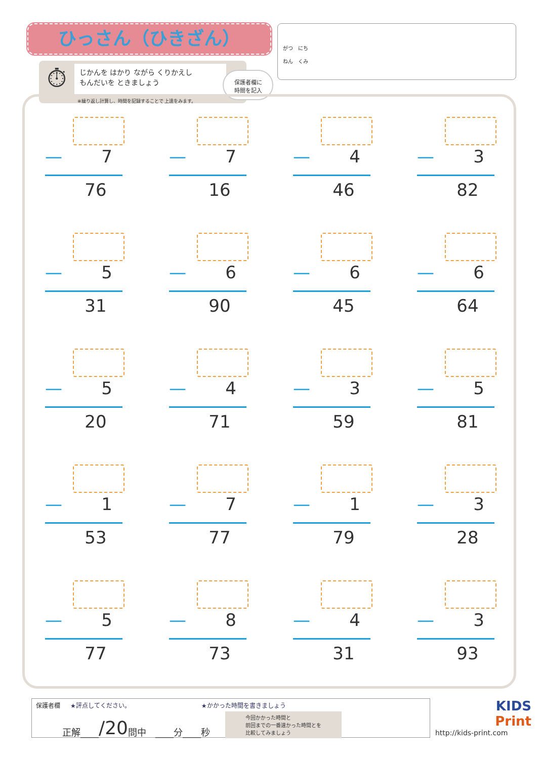ひっさん（ひきざん）
がつ　にち　
ねん　くみ
⏱
じかんを はかり ながら くりかえし
もんだいを ときましょう
※繰り返し計算し、時間を記録することで 上達をみます。
保護者欄に
時間を記入
— 7
76
— 7
16
— 4
46
— 3
82
— 5
31
— 6
90
— 6
45
— 6
64
— 5
20
— 4
71
— 3
59
— 5
81
— 1
53
— 7
77
— 1
79
— 3
28
— 5
77
— 8
73
— 4
31
— 3
93
保護者欄 ★評点してください。 ★かかった時間を書きましょう
正解____ /20 問中　____分____秒 今回かかった時間と
前回までの一番速かった時間とを
比較してみましょう
KIDS
Print
http://kids-print.com